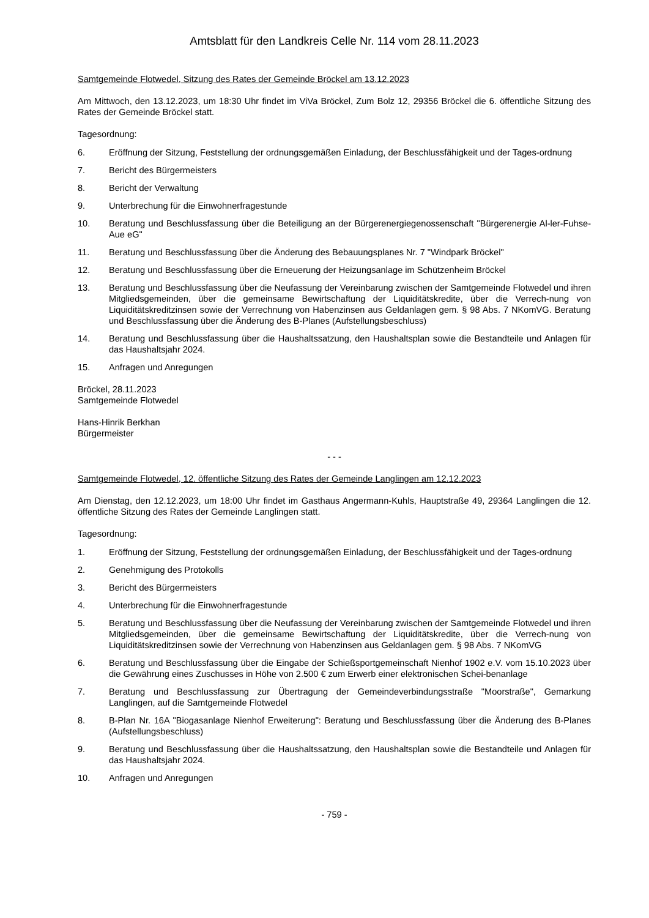Amtsblatt für den Landkreis Celle Nr. 114 vom 28.11.2023
Samtgemeinde Flotwedel, Sitzung des Rates der Gemeinde Bröckel am 13.12.2023
Am Mittwoch, den 13.12.2023, um 18:30 Uhr findet im ViVa Bröckel, Zum Bolz 12, 29356 Bröckel die 6. öffentliche Sitzung des Rates der Gemeinde Bröckel statt.
Tagesordnung:
6. Eröffnung der Sitzung, Feststellung der ordnungsgemäßen Einladung, der Beschlussfähigkeit und der Tages-ordnung
7. Bericht des Bürgermeisters
8. Bericht der Verwaltung
9. Unterbrechung für die Einwohnerfragestunde
10. Beratung und Beschlussfassung über die Beteiligung an der Bürgerenergiegenossenschaft "Bürgerenergie Al-ler-Fuhse-Aue eG"
11. Beratung und Beschlussfassung über die Änderung des Bebauungsplanes Nr. 7 "Windpark Bröckel"
12. Beratung und Beschlussfassung über die Erneuerung der Heizungsanlage im Schützenheim Bröckel
13. Beratung und Beschlussfassung über die Neufassung der Vereinbarung zwischen der Samtgemeinde Flotwedel und ihren Mitgliedsgemeinden, über die gemeinsame Bewirtschaftung der Liquiditätskredite, über die Verrech-nung von Liquiditätskreditzinsen sowie der Verrechnung von Habenzinsen aus Geldanlagen gem. § 98 Abs. 7 NKomVG. Beratung und Beschlussfassung über die Änderung des B-Planes (Aufstellungsbeschluss)
14. Beratung und Beschlussfassung über die Haushaltssatzung, den Haushaltsplan sowie die Bestandteile und Anlagen für das Haushaltsjahr 2024.
15. Anfragen und Anregungen
Bröckel, 28.11.2023
Samtgemeinde Flotwedel
Hans-Hinrik Berkhan
Bürgermeister
- - -
Samtgemeinde Flotwedel, 12. öffentliche Sitzung des Rates der Gemeinde Langlingen am 12.12.2023
Am Dienstag, den 12.12.2023, um 18:00 Uhr findet im Gasthaus Angermann-Kuhls, Hauptstraße 49, 29364 Langlingen die 12. öffentliche Sitzung des Rates der Gemeinde Langlingen statt.
Tagesordnung:
1. Eröffnung der Sitzung, Feststellung der ordnungsgemäßen Einladung, der Beschlussfähigkeit und der Tages-ordnung
2. Genehmigung des Protokolls
3. Bericht des Bürgermeisters
4. Unterbrechung für die Einwohnerfragestunde
5. Beratung und Beschlussfassung über die Neufassung der Vereinbarung zwischen der Samtgemeinde Flotwedel und ihren Mitgliedsgemeinden, über die gemeinsame Bewirtschaftung der Liquiditätskredite, über die Verrech-nung von Liquiditätskreditzinsen sowie der Verrechnung von Habenzinsen aus Geldanlagen gem. § 98 Abs. 7 NKomVG
6. Beratung und Beschlussfassung über die Eingabe der Schießsportgemeinschaft Nienhof 1902 e.V. vom 15.10.2023 über die Gewährung eines Zuschusses in Höhe von 2.500 € zum Erwerb einer elektronischen Schei-benanlage
7. Beratung und Beschlussfassung zur Übertragung der Gemeindeverbindungsstraße "Moorstraße", Gemarkung Langlingen, auf die Samtgemeinde Flotwedel
8. B-Plan Nr. 16A "Biogasanlage Nienhof Erweiterung": Beratung und Beschlussfassung über die Änderung des B-Planes (Aufstellungsbeschluss)
9. Beratung und Beschlussfassung über die Haushaltssatzung, den Haushaltsplan sowie die Bestandteile und Anlagen für das Haushaltsjahr 2024.
10. Anfragen und Anregungen
- 759 -